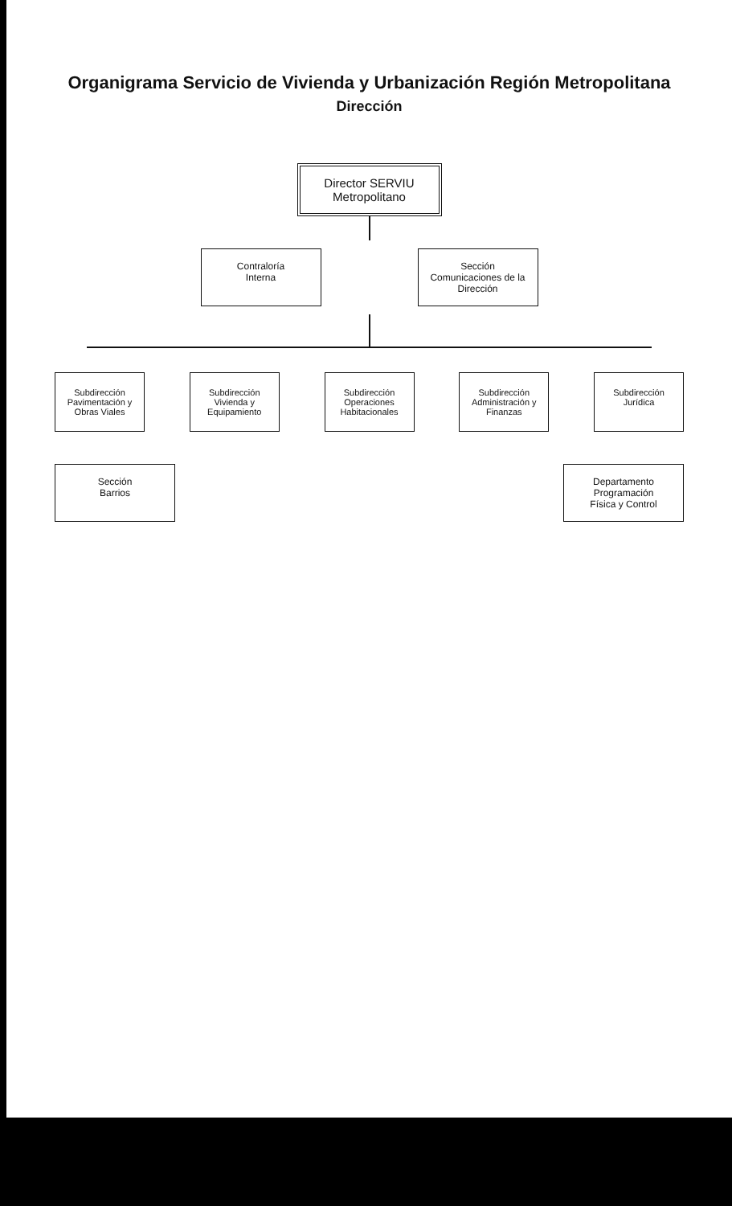Organigrama Servicio de Vivienda y Urbanización Región Metropolitana
Dirección
Director SERVIU
Metropolitano
Contraloría
Interna
Sección
Comunicaciones de la
Dirección
Subdirección
Pavimentación y
Obras Viales
Subdirección
Vivienda y
Equipamiento
Subdirección
Operaciones
Habitacionales
Subdirección
Administración y
Finanzas
Subdirección
Jurídica
Sección
Barrios
Departamento
Programación
Física y Control